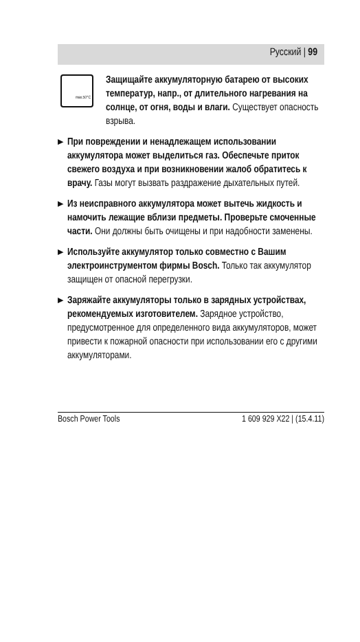Русский | 99
max.50°C
Защищайте аккумуляторную батарею от высоких температур, напр., от длительного нагревания на солнце, от огня, воды и влаги. Существует опасность взрыва.
▶
При повреждении и ненадлежащем использовании аккумулятора может выделиться газ. Обеспечьте приток свежего воздуха и при возникновении жалоб обратитесь к врачу. Газы могут вызвать раздражение дыхательных путей.
▶
Из неисправного аккумулятора может вытечь жидкость и намочить лежащие вблизи предметы. Проверьте смоченные части. Они должны быть очищены и при надобности заменены.
▶
Используйте аккумулятор только совместно с Вашим электроинструментом фирмы Bosch. Только так аккумулятор защищен от опасной перегрузки.
▶
Заряжайте аккумуляторы только в зарядных устройствах, рекомендуемых изготовителем. Зарядное устройство, предусмотренное для определенного вида аккумуляторов, может привести к пожарной опасности при использовании его с другими аккумуляторами.
Bosch Power Tools 1 609 929 X22 | (15.4.11)